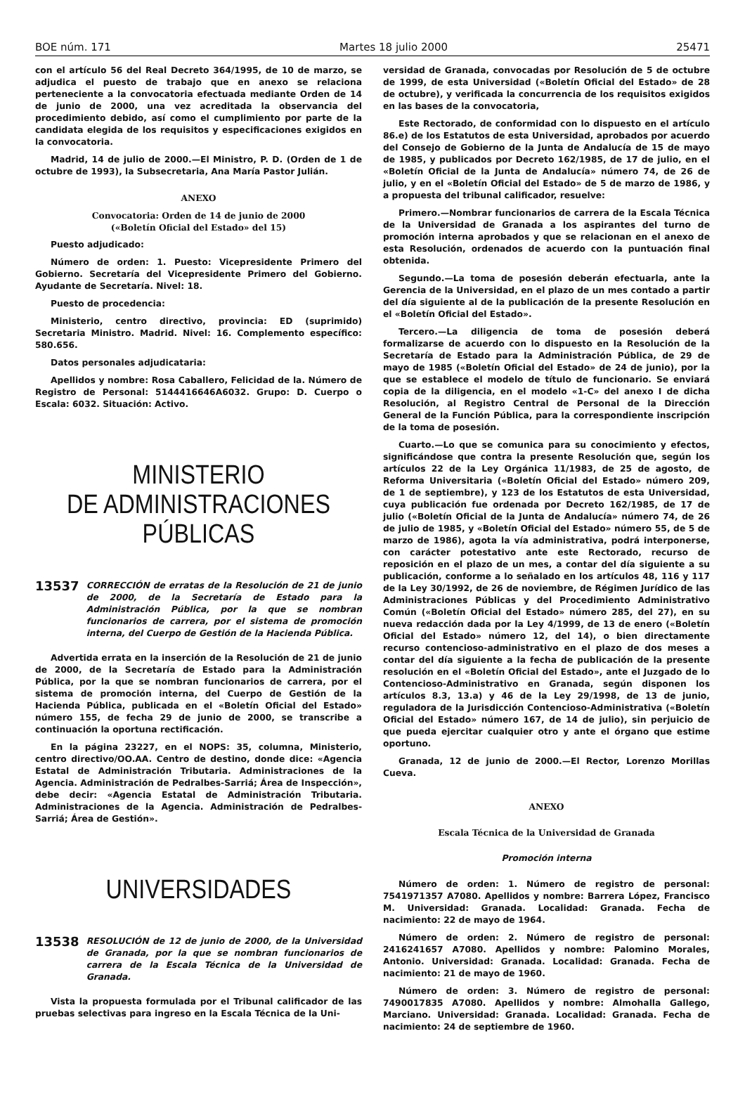BOE núm. 171 Martes 18 julio 2000 25471
con el artículo 56 del Real Decreto 364/1995, de 10 de marzo, se adjudica el puesto de trabajo que en anexo se relaciona perteneciente a la convocatoria efectuada mediante Orden de 14 de junio de 2000, una vez acreditada la observancia del procedimiento debido, así como el cumplimiento por parte de la candidata elegida de los requisitos y especificaciones exigidos en la convocatoria.
Madrid, 14 de julio de 2000.—El Ministro, P. D. (Orden de 1 de octubre de 1993), la Subsecretaria, Ana María Pastor Julián.
ANEXO
Convocatoria: Orden de 14 de junio de 2000
(«Boletín Oficial del Estado» del 15)
Puesto adjudicado:
Número de orden: 1. Puesto: Vicepresidente Primero del Gobierno. Secretaría del Vicepresidente Primero del Gobierno. Ayudante de Secretaría. Nivel: 18.
Puesto de procedencia:
Ministerio, centro directivo, provincia: ED (suprimido) Secretaria Ministro. Madrid. Nivel: 16. Complemento específico: 580.656.
Datos personales adjudicataria:
Apellidos y nombre: Rosa Caballero, Felicidad de la. Número de Registro de Personal: 5144416646A6032. Grupo: D. Cuerpo o Escala: 6032. Situación: Activo.
MINISTERIO
DE ADMINISTRACIONES
PÚBLICAS
13537 CORRECCIÓN de erratas de la Resolución de 21 de junio de 2000, de la Secretaría de Estado para la Administración Pública, por la que se nombran funcionarios de carrera, por el sistema de promoción interna, del Cuerpo de Gestión de la Hacienda Pública.
Advertida errata en la inserción de la Resolución de 21 de junio de 2000, de la Secretaría de Estado para la Administración Pública, por la que se nombran funcionarios de carrera, por el sistema de promoción interna, del Cuerpo de Gestión de la Hacienda Pública, publicada en el «Boletín Oficial del Estado» número 155, de fecha 29 de junio de 2000, se transcribe a continuación la oportuna rectificación.
En la página 23227, en el NOPS: 35, columna, Ministerio, centro directivo/OO.AA. Centro de destino, donde dice: «Agencia Estatal de Administración Tributaria. Administraciones de la Agencia. Administración de Pedralbes-Sarriá; Área de Inspección», debe decir: «Agencia Estatal de Administración Tributaria. Administraciones de la Agencia. Administración de Pedralbes-Sarriá; Área de Gestión».
UNIVERSIDADES
13538 RESOLUCIÓN de 12 de junio de 2000, de la Universidad de Granada, por la que se nombran funcionarios de carrera de la Escala Técnica de la Universidad de Granada.
Vista la propuesta formulada por el Tribunal calificador de las pruebas selectivas para ingreso en la Escala Técnica de la Uni-
versidad de Granada, convocadas por Resolución de 5 de octubre de 1999, de esta Universidad («Boletín Oficial del Estado» de 28 de octubre), y verificada la concurrencia de los requisitos exigidos en las bases de la convocatoria,
Este Rectorado, de conformidad con lo dispuesto en el artículo 86.e) de los Estatutos de esta Universidad, aprobados por acuerdo del Consejo de Gobierno de la Junta de Andalucía de 15 de mayo de 1985, y publicados por Decreto 162/1985, de 17 de julio, en el «Boletín Oficial de la Junta de Andalucía» número 74, de 26 de julio, y en el «Boletín Oficial del Estado» de 5 de marzo de 1986, y a propuesta del tribunal calificador, resuelve:
Primero.—Nombrar funcionarios de carrera de la Escala Técnica de la Universidad de Granada a los aspirantes del turno de promoción interna aprobados y que se relacionan en el anexo de esta Resolución, ordenados de acuerdo con la puntuación final obtenida.
Segundo.—La toma de posesión deberán efectuarla, ante la Gerencia de la Universidad, en el plazo de un mes contado a partir del día siguiente al de la publicación de la presente Resolución en el «Boletín Oficial del Estado».
Tercero.—La diligencia de toma de posesión deberá formalizarse de acuerdo con lo dispuesto en la Resolución de la Secretaría de Estado para la Administración Pública, de 29 de mayo de 1985 («Boletín Oficial del Estado» de 24 de junio), por la que se establece el modelo de título de funcionario. Se enviará copia de la diligencia, en el modelo «1-C» del anexo I de dicha Resolución, al Registro Central de Personal de la Dirección General de la Función Pública, para la correspondiente inscripción de la toma de posesión.
Cuarto.—Lo que se comunica para su conocimiento y efectos, significándose que contra la presente Resolución que, según los artículos 22 de la Ley Orgánica 11/1983, de 25 de agosto, de Reforma Universitaria («Boletín Oficial del Estado» número 209, de 1 de septiembre), y 123 de los Estatutos de esta Universidad, cuya publicación fue ordenada por Decreto 162/1985, de 17 de julio («Boletín Oficial de la Junta de Andalucía» número 74, de 26 de julio de 1985, y «Boletín Oficial del Estado» número 55, de 5 de marzo de 1986), agota la vía administrativa, podrá interponerse, con carácter potestativo ante este Rectorado, recurso de reposición en el plazo de un mes, a contar del día siguiente a su publicación, conforme a lo señalado en los artículos 48, 116 y 117 de la Ley 30/1992, de 26 de noviembre, de Régimen Jurídico de las Administraciones Públicas y del Procedimiento Administrativo Común («Boletín Oficial del Estado» número 285, del 27), en su nueva redacción dada por la Ley 4/1999, de 13 de enero («Boletín Oficial del Estado» número 12, del 14), o bien directamente recurso contencioso-administrativo en el plazo de dos meses a contar del día siguiente a la fecha de publicación de la presente resolución en el «Boletín Oficial del Estado», ante el Juzgado de lo Contencioso-Administrativo en Granada, según disponen los artículos 8.3, 13.a) y 46 de la Ley 29/1998, de 13 de junio, reguladora de la Jurisdicción Contencioso-Administrativa («Boletín Oficial del Estado» número 167, de 14 de julio), sin perjuicio de que pueda ejercitar cualquier otro y ante el órgano que estime oportuno.
Granada, 12 de junio de 2000.—El Rector, Lorenzo Morillas Cueva.
ANEXO
Escala Técnica de la Universidad de Granada
Promoción interna
Número de orden: 1. Número de registro de personal: 7541971357 A7080. Apellidos y nombre: Barrera López, Francisco M. Universidad: Granada. Localidad: Granada. Fecha de nacimiento: 22 de mayo de 1964.
Número de orden: 2. Número de registro de personal: 2416241657 A7080. Apellidos y nombre: Palomino Morales, Antonio. Universidad: Granada. Localidad: Granada. Fecha de nacimiento: 21 de mayo de 1960.
Número de orden: 3. Número de registro de personal: 7490017835 A7080. Apellidos y nombre: Almohalla Gallego, Marciano. Universidad: Granada. Localidad: Granada. Fecha de nacimiento: 24 de septiembre de 1960.